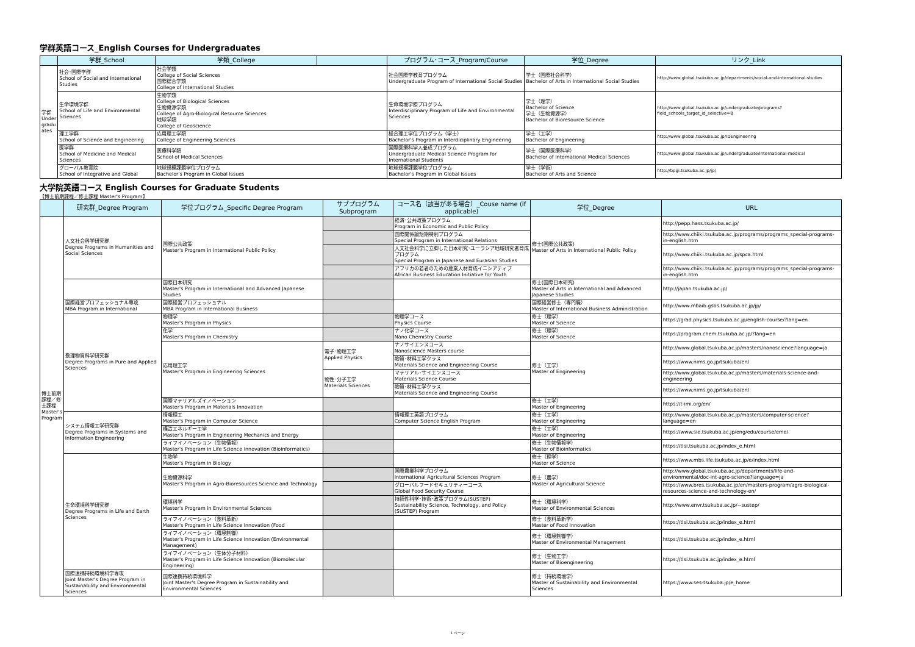学群英語コース_English Courses for Undergraduates
| | 学群_School | 学類_College | | プログラム･コース_Program/Course | 学位_Degree | リンク_Link |
| --- | --- | --- | --- | --- | --- | --- |
| 学群 Under gradu ates | 社会･国際学群 School of Social and International Studies | 社会学類 College of Social Sciences 国際総合学類 College of International Studies | | 社会国際学教育プログラム Undergraduate Program of International Social Studies | 学士（国際社会科学） Bachelor of Arts in International Social Studies | http://www.global.tsukuba.ac.jp/departments/social-and-international-studies |
| | 生命環境学群 School of Life and Environmental Sciences | 生物学類 College of Biological Sciences 生物資源学類 College of Agro-Biological Resource Sciences 地球学類 College of Geoscience | | 生命環境学際プログラム Interdisciplinary Program of Life and Environmental Sciences | 学士（理学） Bachelor of Science 学士（生物資源学） Bachelor of Bioresource Science | http://www.global.tsukuba.ac.jp/undergraduate/programs?field_schools_target_id_selective=8 |
| | 理工学群 School of Science and Engineering | 応用理工学類 College of Engineering Sciences | | 総合理工学位プログラム（学士） Bachelor's Program in Interdiciplinary Engineering | 学士（工学） Bachelor of Engineering | http://www.global.tsukuba.ac.jp/IDEngineering |
| | 医学群 School of Medicine and Medical Sciences | 医療科学類 School of Medical Sciences | | 国際医療科学人養成プログラム Undergraduate Medical Science Program for International Students | 学士（国際医療科学） Bachelor of International Medical Sciences | http://www.global.tsukuba.ac.jp/undergraduate/international-medical |
| | グローバル教育院 School of Integrative and Global | 地球規模課題学位プログラム Bachelor's Program in Global Issues | | 地球規模課題学位プログラム Bachelor's Program in Global Issues | 学士（学術） Bachelor of Arts and Science | http://bpgi.tsukuba.ac.jp/jp/ |
大学院英語コース English Courses for Graduate Students
【博士前期課程／修士課程 Master's Program】
| | 研究群_Degree Program | 学位プログラム_Specific Degree Program | サブプログラム Subprogram | コース名（該当がある場合）_Couse name (if applicable) | 学位_Degree | URL |
| --- | --- | --- | --- | --- | --- | --- |
| 博士前期課程／修士課程 Master's Program | 人文社会科学研究群 Degree Programs in Humanities and Social Sciences | 国際公共政策 Master's Program in International Public Policy | | 経済･公共政策プログラム Program in Economic and Public Policy | 修士(国際公共政策) Master of Arts in International Public Policy | http://pepp.hass.tsukuba.ac.jp/ |
| | | | | 国際関係論短期特別プログラム Special Program in International Relations | | http://www.chiiki.tsukuba.ac.jp/programs/programs_special-programs-in-english.htm |
| | | | | 人文社会科学に立脚した日本研究･ユーラシア地域研究者育成プログラム Special Program in Japanese and Eurasian Studies | | http://www.chiiki.tsukuba.ac.jp/spca.html |
| | | | | アフリカの若者のための産業人材育成イニシアティブ African Business Education Initiative for Youth | | http://www.chiiki.tsukuba.ac.jp/programs/programs_special-programs-in-english.htm |
| | | 国際日本研究 Master's Program in International and Advanced Japanese Studies | | | 修士(国際日本研究) Master of Arts in International and Advanced Japanese Studies | http://japan.tsukuba.ac.jp/ |
| | 国際経営プロフェッショナル専攻 MBA Program in International | 国際経営プロフェッショナル MBA Program in International Business | | | 国際経営修士（専門職） Master of International Business Administration | http://www.mbaib.gsbs.tsukuba.ac.jp/jp/ |
| | 数理物質科学研究群 Degree Programs in Pure and Applied Sciences | 物理学 Master's Program in Physics | | 物理学コース Physics Course | 修士（理学） Master of Science | https://grad.physics.tsukuba.ac.jp/english-course/?lang=en |
| | | 化学 Master's Program in Chemistry | | ナノ化学コース Nano Chemistry Course | 修士（理学） Master of Science | https://program.chem.tsukuba.ac.jp/?lang=en |
| | | 応用理工学 Master's Program in Engineering Sciences | 電子･物理工学 Applied Physics | ナノサイエンスコース Nanoscience Masters course | 修士（工学） Master of Engineering | http://www.global.tsukuba.ac.jp/masters/nanoscience?language=ja |
| | | | | 物質･材料工学クラス Materials Science and Engineering Course | | https://www.nims.go.jp/tsukuba/en/ |
| | | | 物性･分子工学 Materials Sciences | マテリアル･サイエンスコース Materials Science Course | | http://www.global.tsukuba.ac.jp/masters/materials-science-and-engineering |
| | | | | 物質･材料工学クラス Materials Science and Engineering Course | | https://www.nims.go.jp/tsukuba/en/ |
| | | 国際マテリアルズイノベーション Master's Program in Materials Innovation | | | 修士（工学） Master of Engineering | https://t-imi.org/en/ |
| | システム情報工学研究群 Degree Programs in Systems and Information Engineering | 情報理工 Master's Program in Computer Science | | 情報理工英語プログラム Computer Science English Program | 修士（工学） Master of Engineering | http://www.global.tsukuba.ac.jp/masters/computer-science?language=en |
| | | 構造エネルギー工学 Master's Program in Engineering Mechanics and Energy | | | 修士（工学） Master of Engineering | https://www.sie.tsukuba.ac.jp/eng/edu/course/eme/ |
| | | ライフイノベーション（生物情報） Master's Program in Life Science Innovation (Bioinformatics) | | | 修士（生物情報学） Master of Bioinformatics | https://tlsi.tsukuba.ac.jp/index_e.html |
| | 生命環境科学研究群 Degree Programs in Life and Earth Sciences | 生物学 Master's Program in Biology | | | 修士（理学） Master of Science | https://www.mbs.life.tsukuba.ac.jp/e/index.html |
| | | 生物資源科学 Master's Program in Agro-Bioresources Science and Technology | | 国際農業科学プログラム International Agricultural Sciences Program | 修士（農学） Master of Agricultural Science | http://www.global.tsukuba.ac.jp/departments/life-and-environmental/doc-int-agro-science?language=ja |
| | | | | グローバルフードセキュリティーコース Global Food Security Course | | https://www.bres.tsukuba.ac.jp/en/masters-program/agro-biological-resources-science-and-technology-en/ |
| | | 環境科学 Master's Program in Environmental Sciences | | 持続性科学･技術･政策プログラム(SUSTEP) Sustainability Science, Technology, and Policy (SUSTEP) Program | 修士（環境科学） Master of Environmental Sciences | http://www.envr.tsukuba.ac.jp/~sustep/ |
| | | ライフイノベーション（食料革新） Master's Program in Life Science Innovation (Food | | | 修士（食料革新学） Master of Food Innovation | https://tlsi.tsukuba.ac.jp/index_e.html |
| | | ライフイノベーション（環境制御） Master's Program in Life Science Innovation (Environmental Management) | | | 修士（環境制御学） Master of Environmental Management | https://tlsi.tsukuba.ac.jp/index_e.html |
| | | ライフイノベーション（生体分子材料） Master's Program in Life Science Innovation (Biomolecular Engineering) | | | 修士（生物工学） Master of Bioengineering | https://tlsi.tsukuba.ac.jp/index_e.html |
| | 国際連携持続環境科学専攻 Joint Master's Degree Program in Sustainability and Environmental Sciences | 国際連携持続環境科学 Joint Master's Degree Program in Sustainability and Environmental Sciences | | | 修士（持続環境学） Master of Sustainability and Environmental Sciences | https://www.ses-tsukuba.jp/e_home |
1 ページ